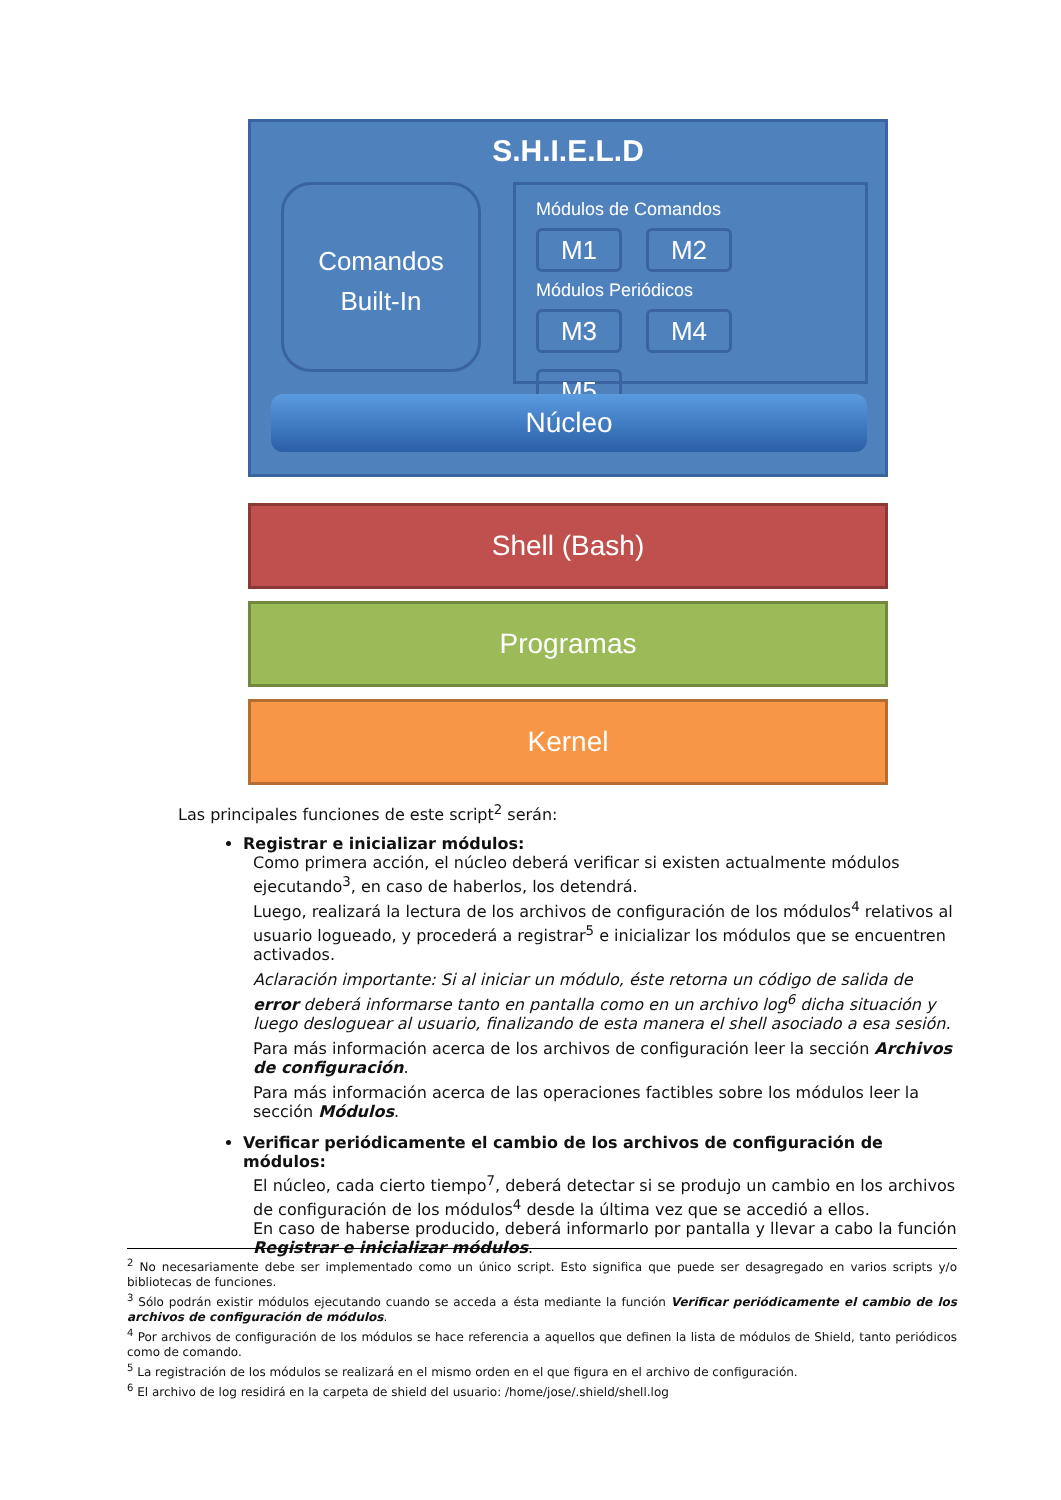S.H.I.E.L.D
Comandos
Built-In
Módulos de Comandos
M1 M2
Módulos Periódicos
M3 M4 M5
Núcleo
Shell (Bash)
Programas
Kernel
Las principales funciones de este script<sup>2</sup> serán:
Registrar e inicializar módulos:
Como primera acción, el núcleo deberá verificar si existen actualmente módulos ejecutando<sup>3</sup>, en caso de haberlos, los detendrá.
Luego, realizará la lectura de los archivos de configuración de los módulos<sup>4</sup> relativos al usuario logueado, y procederá a registrar<sup>5</sup> e inicializar los módulos que se encuentren activados.
Aclaración importante: Si al iniciar un módulo, éste retorna un código de salida de error deberá informarse tanto en pantalla como en un archivo log<sup>6</sup> dicha situación y luego desloguear al usuario, finalizando de esta manera el shell asociado a esa sesión.
Para más información acerca de los archivos de configuración leer la sección Archivos de configuración.
Para más información acerca de las operaciones factibles sobre los módulos leer la sección Módulos.
Verificar periódicamente el cambio de los archivos de configuración de módulos:
El núcleo, cada cierto tiempo<sup>7</sup>, deberá detectar si se produjo un cambio en los archivos de configuración de los módulos<sup>4</sup> desde la última vez que se accedió a ellos.
En caso de haberse producido, deberá informarlo por pantalla y llevar a cabo la función Registrar e inicializar módulos.
<sup>2</sup> No necesariamente debe ser implementado como un único script. Esto significa que puede ser desagregado en varios scripts y/o bibliotecas de funciones.
<sup>3</sup> Sólo podrán existir módulos ejecutando cuando se acceda a ésta mediante la función Verificar periódicamente el cambio de los archivos de configuración de módulos.
<sup>4</sup> Por archivos de configuración de los módulos se hace referencia a aquellos que definen la lista de módulos de Shield, tanto periódicos como de comando.
<sup>5</sup> La registración de los módulos se realizará en el mismo orden en el que figura en el archivo de configuración.
<sup>6</sup> El archivo de log residirá en la carpeta de shield del usuario: /home/jose/.shield/shell.log